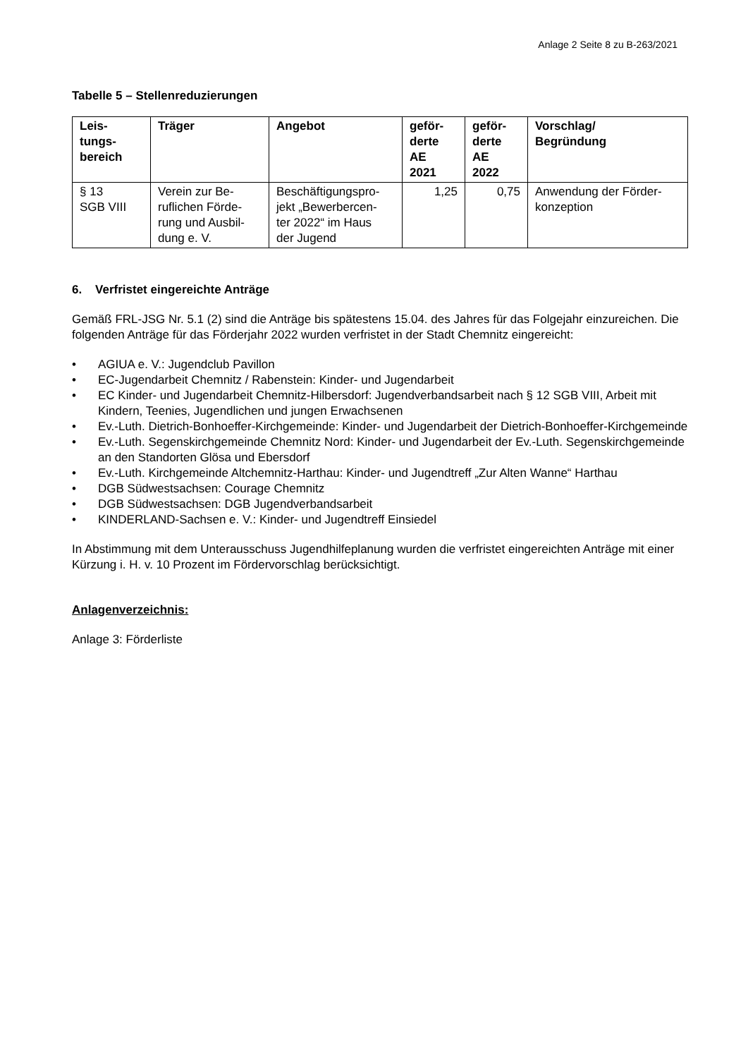Anlage 2 Seite 8 zu B-263/2021
Tabelle 5 – Stellenreduzierungen
| Leis- tungs- bereich | Träger | Angebot | geför- derte AE 2021 | geför- derte AE 2022 | Vorschlag/ Begründung |
| --- | --- | --- | --- | --- | --- |
| § 13 SGB VIII | Verein zur Be- ruflichen Förde- rung und Ausbil- dung e. V. | Beschäftigungspro- jekt „Bewerbercen- ter 2022“ im Haus der Jugend | 1,25 | 0,75 | Anwendung der Förder- konzeption |
6. Verfristet eingereichte Anträge
Gemäß FRL-JSG Nr. 5.1 (2) sind die Anträge bis spätestens 15.04. des Jahres für das Folgejahr einzureichen. Die folgenden Anträge für das Förderjahr 2022 wurden verfristet in der Stadt Chemnitz eingereicht:
• AGIUA e. V.: Jugendclub Pavillon
• EC-Jugendarbeit Chemnitz / Rabenstein: Kinder- und Jugendarbeit
• EC Kinder- und Jugendarbeit Chemnitz-Hilbersdorf: Jugendverbandsarbeit nach § 12 SGB VIII, Arbeit mit Kindern, Teenies, Jugendlichen und jungen Erwachsenen
• Ev.-Luth. Dietrich-Bonhoeffer-Kirchgemeinde: Kinder- und Jugendarbeit der Dietrich-Bonhoeffer-Kirchgemeinde
• Ev.-Luth. Segenskirchgemeinde Chemnitz Nord: Kinder- und Jugendarbeit der Ev.-Luth. Segenskirchgemeinde an den Standorten Glösa und Ebersdorf
• Ev.-Luth. Kirchgemeinde Altchemnitz-Harthau: Kinder- und Jugendtreff „Zur Alten Wanne“ Harthau
• DGB Südwestsachsen: Courage Chemnitz
• DGB Südwestsachsen: DGB Jugendverbandsarbeit
• KINDERLAND-Sachsen e. V.: Kinder- und Jugendtreff Einsiedel
In Abstimmung mit dem Unterausschuss Jugendhilfeplanung wurden die verfristet eingereichten Anträge mit einer Kürzung i. H. v. 10 Prozent im Fördervorschlag berücksichtigt.
Anlagenverzeichnis:
Anlage 3: Förderliste